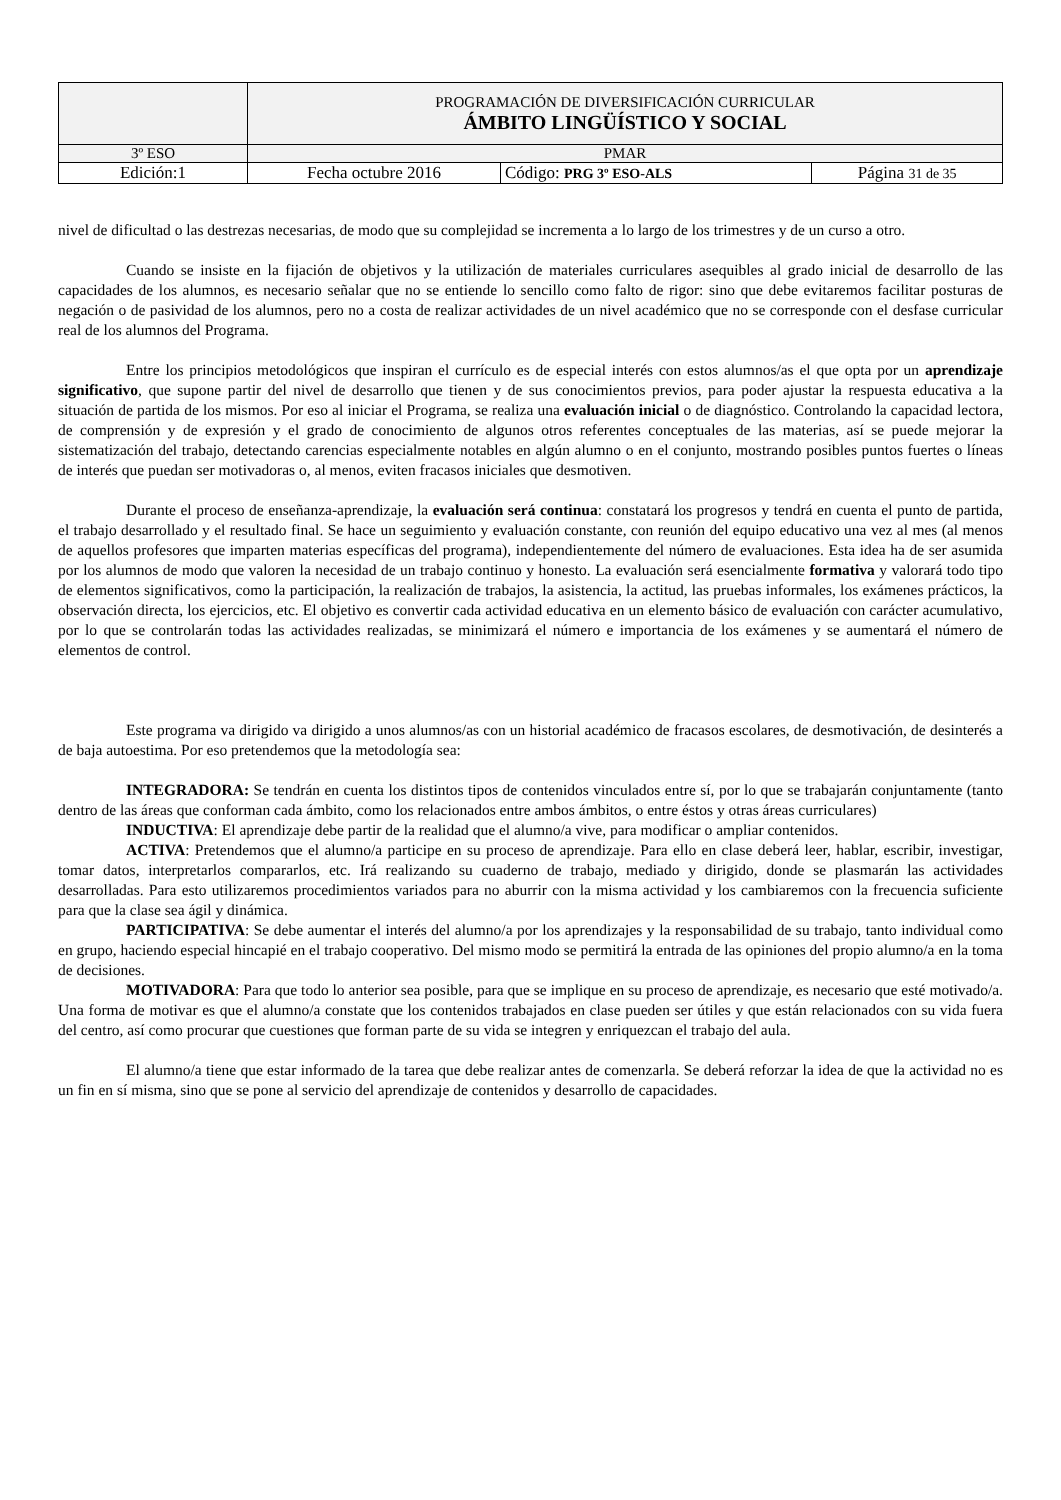| | PROGRAMACIÓN DE DIVERSIFICACIÓN CURRICULAR ÁMBITO LINGÜÍSTICO Y SOCIAL | | |
| 3º ESO | PMAR | | |
| Edición:1 | Fecha octubre 2016 | Código: PRG 3º ESO-ALS | Página 31 de 35 |
nivel de dificultad o las destrezas necesarias, de modo que su complejidad se incrementa a lo largo de los trimestres y de un curso a otro.
Cuando se insiste en la fijación de objetivos y la utilización de materiales curriculares asequibles al grado inicial de desarrollo de las capacidades de los alumnos, es necesario señalar que no se entiende lo sencillo como falto de rigor: sino que debe evitaremos facilitar posturas de negación o de pasividad de los alumnos, pero no a costa de realizar actividades de un nivel académico que no se corresponde con el desfase curricular real de los alumnos del Programa.
Entre los principios metodológicos que inspiran el currículo es de especial interés con estos alumnos/as el que opta por un aprendizaje significativo, que supone partir del nivel de desarrollo que tienen y de sus conocimientos previos, para poder ajustar la respuesta educativa a la situación de partida de los mismos. Por eso al iniciar el Programa, se realiza una evaluación inicial o de diagnóstico. Controlando la capacidad lectora, de comprensión y de expresión y el grado de conocimiento de algunos otros referentes conceptuales de las materias, así se puede mejorar la sistematización del trabajo, detectando carencias especialmente notables en algún alumno o en el conjunto, mostrando posibles puntos fuertes o líneas de interés que puedan ser motivadoras o, al menos, eviten fracasos iniciales que desmotiven.
Durante el proceso de enseñanza-aprendizaje, la evaluación será continua: constatará los progresos y tendrá en cuenta el punto de partida, el trabajo desarrollado y el resultado final. Se hace un seguimiento y evaluación constante, con reunión del equipo educativo una vez al mes (al menos de aquellos profesores que imparten materias específicas del programa), independientemente del número de evaluaciones. Esta idea ha de ser asumida por los alumnos de modo que valoren la necesidad de un trabajo continuo y honesto. La evaluación será esencialmente formativa y valorará todo tipo de elementos significativos, como la participación, la realización de trabajos, la asistencia, la actitud, las pruebas informales, los exámenes prácticos, la observación directa, los ejercicios, etc. El objetivo es convertir cada actividad educativa en un elemento básico de evaluación con carácter acumulativo, por lo que se controlarán todas las actividades realizadas, se minimizará el número e importancia de los exámenes y se aumentará el número de elementos de control.
Este programa va dirigido va dirigido a unos alumnos/as con un historial académico de fracasos escolares, de desmotivación, de desinterés a de baja autoestima. Por eso pretendemos que la metodología sea:
INTEGRADORA: Se tendrán en cuenta los distintos tipos de contenidos vinculados entre sí, por lo que se trabajarán conjuntamente (tanto dentro de las áreas que conforman cada ámbito, como los relacionados entre ambos ámbitos, o entre éstos y otras áreas curriculares)
INDUCTIVA: El aprendizaje debe partir de la realidad que el alumno/a vive, para modificar o ampliar contenidos.
ACTIVA: Pretendemos que el alumno/a participe en su proceso de aprendizaje. Para ello en clase deberá leer, hablar, escribir, investigar, tomar datos, interpretarlos compararlos, etc. Irá realizando su cuaderno de trabajo, mediado y dirigido, donde se plasmarán las actividades desarrolladas. Para esto utilizaremos procedimientos variados para no aburrir con la misma actividad y los cambiaremos con la frecuencia suficiente para que la clase sea ágil y dinámica.
PARTICIPATIVA: Se debe aumentar el interés del alumno/a por los aprendizajes y la responsabilidad de su trabajo, tanto individual como en grupo, haciendo especial hincapié en el trabajo cooperativo. Del mismo modo se permitirá la entrada de las opiniones del propio alumno/a en la toma de decisiones.
MOTIVADORA: Para que todo lo anterior sea posible, para que se implique en su proceso de aprendizaje, es necesario que esté motivado/a. Una forma de motivar es que el alumno/a constate que los contenidos trabajados en clase pueden ser útiles y que están relacionados con su vida fuera del centro, así como procurar que cuestiones que forman parte de su vida se integren y enriquezcan el trabajo del aula.
El alumno/a tiene que estar informado de la tarea que debe realizar antes de comenzarla. Se deberá reforzar la idea de que la actividad no es un fin en sí misma, sino que se pone al servicio del aprendizaje de contenidos y desarrollo de capacidades.